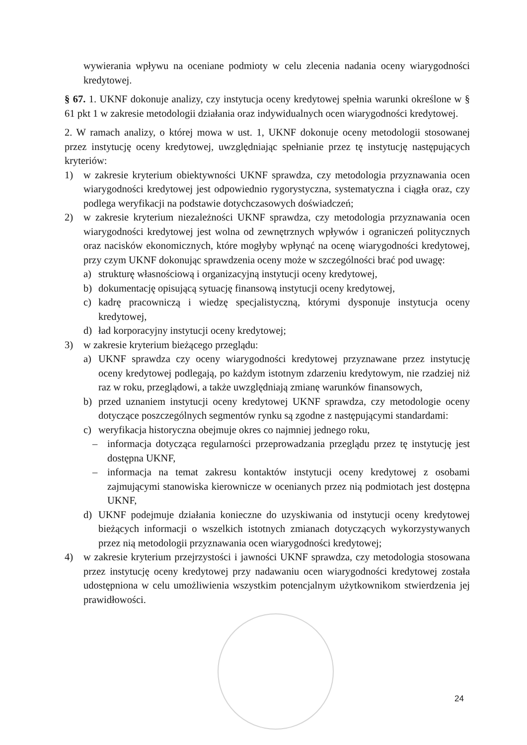wywierania wpływu na oceniane podmioty w celu zlecenia nadania oceny wiarygodności kredytowej.
§ 67. 1. UKNF dokonuje analizy, czy instytucja oceny kredytowej spełnia warunki określone w § 61 pkt 1 w zakresie metodologii działania oraz indywidualnych ocen wiarygodności kredytowej.
2. W ramach analizy, o której mowa w ust. 1, UKNF dokonuje oceny metodologii stosowanej przez instytucję oceny kredytowej, uwzględniając spełnianie przez tę instytucję następujących kryteriów:
1) w zakresie kryterium obiektywności UKNF sprawdza, czy metodologia przyznawania ocen wiarygodności kredytowej jest odpowiednio rygorystyczna, systematyczna i ciągła oraz, czy podlega weryfikacji na podstawie dotychczasowych doświadczeń;
2) w zakresie kryterium niezależności UKNF sprawdza, czy metodologia przyznawania ocen wiarygodności kredytowej jest wolna od zewnętrznych wpływów i ograniczeń politycznych oraz nacisków ekonomicznych, które mogłyby wpłynąć na ocenę wiarygodności kredytowej, przy czym UKNF dokonując sprawdzenia oceny może w szczególności brać pod uwagę:
a) strukturę własnościową i organizacyjną instytucji oceny kredytowej,
b) dokumentację opisującą sytuację finansową instytucji oceny kredytowej,
c) kadrę pracowniczą i wiedzę specjalistyczną, którymi dysponuje instytucja oceny kredytowej,
d) ład korporacyjny instytucji oceny kredytowej;
3) w zakresie kryterium bieżącego przeglądu:
a) UKNF sprawdza czy oceny wiarygodności kredytowej przyznawane przez instytucję oceny kredytowej podlegają, po każdym istotnym zdarzeniu kredytowym, nie rzadziej niż raz w roku, przeglądowi, a także uwzględniają zmianę warunków finansowych,
b) przed uznaniem instytucji oceny kredytowej UKNF sprawdza, czy metodologie oceny dotyczące poszczególnych segmentów rynku są zgodne z następującymi standardami:
c) weryfikacja historyczna obejmuje okres co najmniej jednego roku,
– informacja dotycząca regularności przeprowadzania przeglądu przez tę instytucję jest dostępna UKNF,
– informacja na temat zakresu kontaktów instytucji oceny kredytowej z osobami zajmującymi stanowiska kierownicze w ocenianych przez nią podmiotach jest dostępna UKNF,
d) UKNF podejmuje działania konieczne do uzyskiwania od instytucji oceny kredytowej bieżących informacji o wszelkich istotnych zmianach dotyczących wykorzystywanych przez nią metodologii przyznawania ocen wiarygodności kredytowej;
4) w zakresie kryterium przejrzystości i jawności UKNF sprawdza, czy metodologia stosowana przez instytucję oceny kredytowej przy nadawaniu ocen wiarygodności kredytowej została udostępniona w celu umożliwienia wszystkim potencjalnym użytkownikom stwierdzenia jej prawidłowości.
24